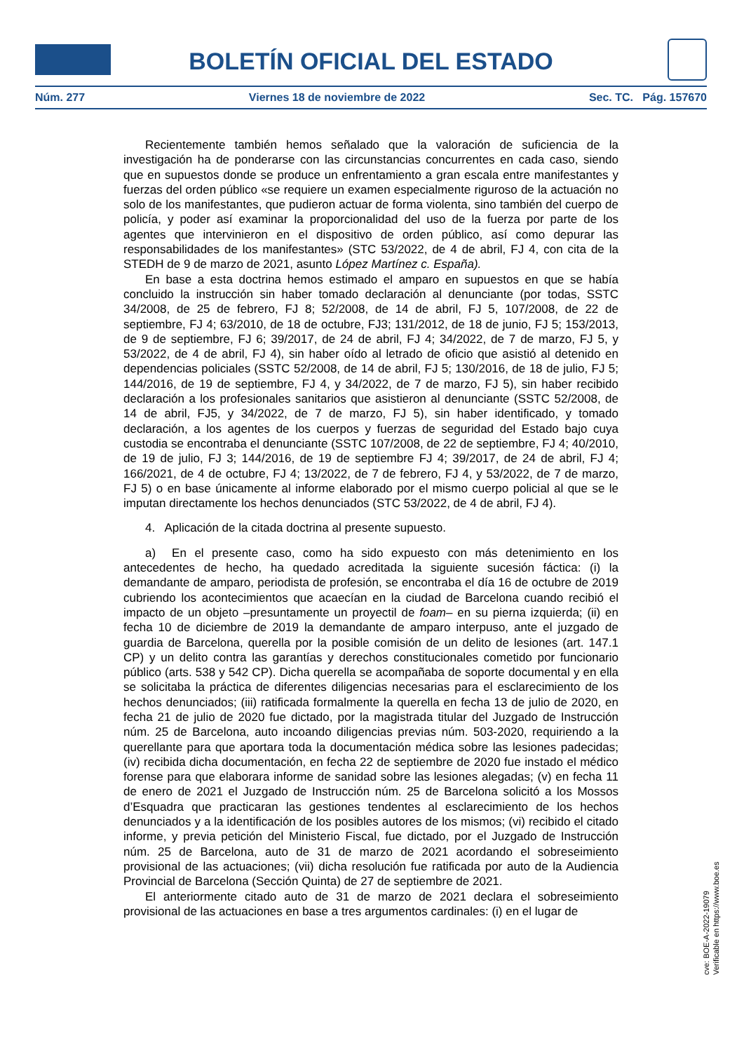BOLETÍN OFICIAL DEL ESTADO
Núm. 277 Viernes 18 de noviembre de 2022 Sec. TC. Pág. 157670
Recientemente también hemos señalado que la valoración de suficiencia de la investigación ha de ponderarse con las circunstancias concurrentes en cada caso, siendo que en supuestos donde se produce un enfrentamiento a gran escala entre manifestantes y fuerzas del orden público «se requiere un examen especialmente riguroso de la actuación no solo de los manifestantes, que pudieron actuar de forma violenta, sino también del cuerpo de policía, y poder así examinar la proporcionalidad del uso de la fuerza por parte de los agentes que intervinieron en el dispositivo de orden público, así como depurar las responsabilidades de los manifestantes» (STC 53/2022, de 4 de abril, FJ 4, con cita de la STEDH de 9 de marzo de 2021, asunto López Martínez c. España).
En base a esta doctrina hemos estimado el amparo en supuestos en que se había concluido la instrucción sin haber tomado declaración al denunciante (por todas, SSTC 34/2008, de 25 de febrero, FJ 8; 52/2008, de 14 de abril, FJ 5, 107/2008, de 22 de septiembre, FJ 4; 63/2010, de 18 de octubre, FJ3; 131/2012, de 18 de junio, FJ 5; 153/2013, de 9 de septiembre, FJ 6; 39/2017, de 24 de abril, FJ 4; 34/2022, de 7 de marzo, FJ 5, y 53/2022, de 4 de abril, FJ 4), sin haber oído al letrado de oficio que asistió al detenido en dependencias policiales (SSTC 52/2008, de 14 de abril, FJ 5; 130/2016, de 18 de julio, FJ 5; 144/2016, de 19 de septiembre, FJ 4, y 34/2022, de 7 de marzo, FJ 5), sin haber recibido declaración a los profesionales sanitarios que asistieron al denunciante (SSTC 52/2008, de 14 de abril, FJ5, y 34/2022, de 7 de marzo, FJ 5), sin haber identificado, y tomado declaración, a los agentes de los cuerpos y fuerzas de seguridad del Estado bajo cuya custodia se encontraba el denunciante (SSTC 107/2008, de 22 de septiembre, FJ 4; 40/2010, de 19 de julio, FJ 3; 144/2016, de 19 de septiembre FJ 4; 39/2017, de 24 de abril, FJ 4; 166/2021, de 4 de octubre, FJ 4; 13/2022, de 7 de febrero, FJ 4, y 53/2022, de 7 de marzo, FJ 5) o en base únicamente al informe elaborado por el mismo cuerpo policial al que se le imputan directamente los hechos denunciados (STC 53/2022, de 4 de abril, FJ 4).
4. Aplicación de la citada doctrina al presente supuesto.
a) En el presente caso, como ha sido expuesto con más detenimiento en los antecedentes de hecho, ha quedado acreditada la siguiente sucesión fáctica: (i) la demandante de amparo, periodista de profesión, se encontraba el día 16 de octubre de 2019 cubriendo los acontecimientos que acaecían en la ciudad de Barcelona cuando recibió el impacto de un objeto –presuntamente un proyectil de foam– en su pierna izquierda; (ii) en fecha 10 de diciembre de 2019 la demandante de amparo interpuso, ante el juzgado de guardia de Barcelona, querella por la posible comisión de un delito de lesiones (art. 147.1 CP) y un delito contra las garantías y derechos constitucionales cometido por funcionario público (arts. 538 y 542 CP). Dicha querella se acompañaba de soporte documental y en ella se solicitaba la práctica de diferentes diligencias necesarias para el esclarecimiento de los hechos denunciados; (iii) ratificada formalmente la querella en fecha 13 de julio de 2020, en fecha 21 de julio de 2020 fue dictado, por la magistrada titular del Juzgado de Instrucción núm. 25 de Barcelona, auto incoando diligencias previas núm. 503-2020, requiriendo a la querellante para que aportara toda la documentación médica sobre las lesiones padecidas; (iv) recibida dicha documentación, en fecha 22 de septiembre de 2020 fue instado el médico forense para que elaborara informe de sanidad sobre las lesiones alegadas; (v) en fecha 11 de enero de 2021 el Juzgado de Instrucción núm. 25 de Barcelona solicitó a los Mossos d’Esquadra que practicaran las gestiones tendentes al esclarecimiento de los hechos denunciados y a la identificación de los posibles autores de los mismos; (vi) recibido el citado informe, y previa petición del Ministerio Fiscal, fue dictado, por el Juzgado de Instrucción núm. 25 de Barcelona, auto de 31 de marzo de 2021 acordando el sobreseimiento provisional de las actuaciones; (vii) dicha resolución fue ratificada por auto de la Audiencia Provincial de Barcelona (Sección Quinta) de 27 de septiembre de 2021.
El anteriormente citado auto de 31 de marzo de 2021 declara el sobreseimiento provisional de las actuaciones en base a tres argumentos cardinales: (i) en el lugar de
cve: BOE-A-2022-19079
Verificable en https://www.boe.es